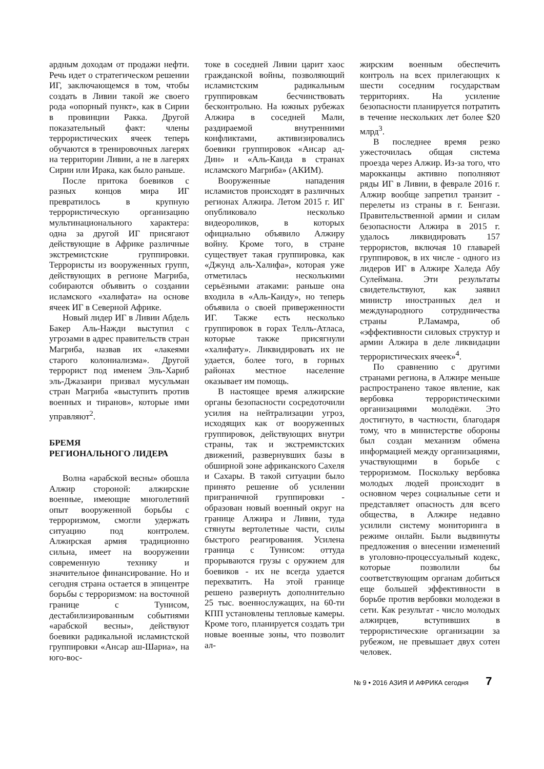ардным доходам от продажи нефти. Речь идет о стратегическом решении ИГ, заключающемся в том, чтобы создать в Ливии такой же своего рода «опорный пункт», как в Сирии в провинции Ракка. Другой показательный факт: члены террористических ячеек теперь обучаются в тренировочных лагерях на территории Ливии, а не в лагерях Сирии или Ирака, как было раньше.
После притока боевиков с разных концов мира ИГ превратилось в крупную террористическую организацию мультинационального характера: одна за другой ИГ присягают действующие в Африке различные экстремистские группировки. Террористы из вооруженных групп, действующих в регионе Магриба, собираются объявить о создании исламского «халифата» на основе ячеек ИГ в Северной Африке.
Новый лидер ИГ в Ливии Абдель Бакер Аль-Нажди выступил с угрозами в адрес правительств стран Магриба, назвав их «лакеями старого колониализма». Другой террорист под именем Эль-Хариб эль-Джазаири призвал мусульман стран Магриба «выступить против военных и тиранов», которые ими управляют<sup>2</sup>.
БРЕМЯ
РЕГИОНАЛЬНОГО ЛИДЕРА
Волна «арабской весны» обошла Алжир стороной: алжирские военные, имеющие многолетний опыт вооруженной борьбы с терроризмом, смогли удержать ситуацию под контролем. Алжирская армия традиционно сильна, имеет на вооружении современную технику и значительное финансирование. Но и сегодня страна остается в эпицентре борьбы с терроризмом: на восточной границе с Тунисом, дестабилизированным событиями «арабской весны», действуют боевики радикальной исламистской группировки «Ансар аш-Шариа», на юго-вос-
токе в соседней Ливии царит хаос гражданской войны, позволяющий исламистским радикальным группировкам бесчинствовать бесконтрольно. На южных рубежах Алжира в соседней Мали, раздираемой внутренними конфликтами, активизировались боевики группировок «Ансар ад-Дин» и «Аль-Каида в странах исламского Магриба» (АКИМ).
Вооруженные нападения исламистов происходят в различных регионах Алжира. Летом 2015 г. ИГ опубликовало несколько видеороликов, в которых официально объявило Алжиру войну. Кроме того, в стране существует такая группировка, как «Джунд аль-Халифа», которая уже отметилась несколькими серьёзными атаками: раньше она входила в «Аль-Каиду», но теперь объявила о своей приверженности ИГ. Также есть несколько группировок в горах Телль-Атласа, которые также присягнули «халифату». Ликвидировать их не удается, более того, в горных районах местное население оказывает им помощь.
В настоящее время алжирские органы безопасности сосредоточили усилия на нейтрализации угроз, исходящих как от вооруженных группировок, действующих внутри страны, так и экстремистских движений, развернувших базы в обширной зоне африканского Сахеля и Сахары. В такой ситуации было принято решение об усилении приграничной группировки - образован новый военный округ на границе Алжира и Ливии, туда стянуты вертолетные части, силы быстрого реагирования. Усилена граница с Тунисом: оттуда прорываются грузы с оружием для боевиков - их не всегда удается перехватить. На этой границе решено развернуть дополнительно 25 тыс. военнослужащих, на 60-ти КПП установлены тепловые камеры. Кроме того, планируется создать три новые военные зоны, что позволит ал-
жирским военным обеспечить контроль на всех прилегающих к шести соседним государствам территориях. На усиление безопасности планируется потратить в течение нескольких лет более $20 млрд<sup>3</sup>.
В последнее время резко ужесточилась общая система проезда через Алжир. Из-за того, что марокканцы активно пополняют ряды ИГ в Ливии, в феврале 2016 г. Алжир вообще запретил транзит - перелеты из страны в г. Бенгази. Правительственной армии и силам безопасности Алжира в 2015 г. удалось ликвидировать 157 террористов, включая 10 главарей группировок, в их числе - одного из лидеров ИГ в Алжире Халеда Абу Сулеймана. Эти результаты свидетельствуют, как заявил министр иностранных дел и международного сотрудничества страны Р.Ламамра, об «эффективности силовых структур и армии Алжира в деле ликвидации террористических ячеек»<sup>4</sup>.
По сравнению с другими странами региона, в Алжире меньше распространено такое явление, как вербовка террористическими организациями молодёжи. Это достигнуто, в частности, благодаря тому, что в министерстве обороны был создан механизм обмена информацией между организациями, участвующими в борьбе с терроризмом. Поскольку вербовка молодых людей происходит в основном через социальные сети и представляет опасность для всего общества, в Алжире недавно усилили систему мониторинга в режиме онлайн. Были выдвинуты предложения о внесении изменений в уголовно-процессуальный кодекс, которые позволили бы соответствующим органам добиться еще большей эффективности в борьбе против вербовки молодежи в сети. Как результат - число молодых алжирцев, вступивших в террористические организации за рубежом, не превышает двух сотен человек.
№ 9 • 2016 АЗИЯ И АФРИКА сегодня 7